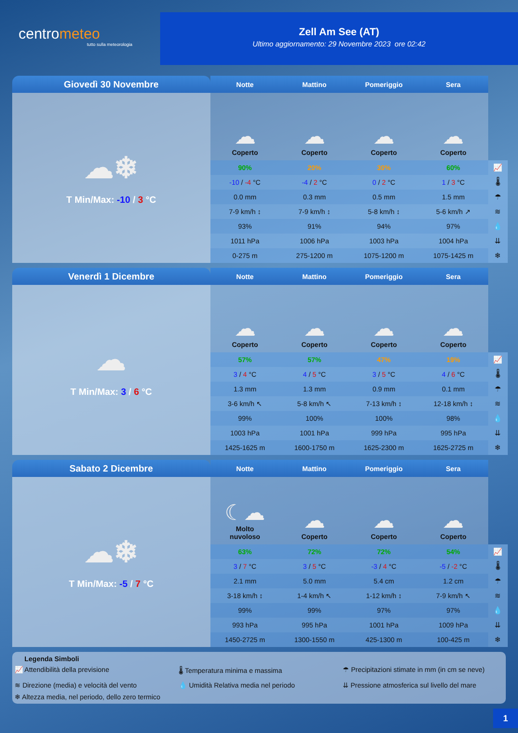centrometeo
tutto sulla meteorologia
Zell Am See (AT)
Ultimo aggiornamento: 29 Novembre 2023 ore 02:42
| Giovedì 30 Novembre | Notte | Mattino | Pomeriggio | Sera | |
| --- | --- | --- | --- | --- | --- |
| ☁❄ T Min/Max: -10 / 3 °C | ☁ Coperto | ☁ Coperto | ☁ Coperto | ☁ Coperto | |
| | 90% | 20% | 30% | 60% | 📈 |
| | -10 / -4 °C | -4 / 2 °C | 0 / 2 °C | 1 / 3 °C | 🌡 |
| | 0.0 mm | 0.3 mm | 0.5 mm | 1.5 mm | ☂ |
| | 7-9 km/h ↕ | 7-9 km/h ↕ | 5-8 km/h ↕ | 5-6 km/h ↗ | ≋ |
| | 93% | 91% | 94% | 97% | 💧 |
| | 1011 hPa | 1006 hPa | 1003 hPa | 1004 hPa | ⇊ |
| | 0-275 m | 275-1200 m | 1075-1200 m | 1075-1425 m | ❄ |
| Venerdì 1 Dicembre | Notte | Mattino | Pomeriggio | Sera | |
| --- | --- | --- | --- | --- | --- |
| ☁ T Min/Max: 3 / 6 °C | ☁ Coperto | ☁ Coperto | ☁ Coperto | ☁ Coperto | |
| | 57% | 57% | 47% | 19% | 📈 |
| | 3 / 4 °C | 4 / 5 °C | 3 / 5 °C | 4 / 6 °C | 🌡 |
| | 1.3 mm | 1.3 mm | 0.9 mm | 0.1 mm | ☂ |
| | 3-6 km/h ↖ | 5-8 km/h ↖ | 7-13 km/h ↕ | 12-18 km/h ↕ | ≋ |
| | 99% | 100% | 100% | 98% | 💧 |
| | 1003 hPa | 1001 hPa | 999 hPa | 995 hPa | ⇊ |
| | 1425-1625 m | 1600-1750 m | 1625-2300 m | 1625-2725 m | ❄ |
| Sabato 2 Dicembre | Notte | Mattino | Pomeriggio | Sera | |
| --- | --- | --- | --- | --- | --- |
| ☁❄ T Min/Max: -5 / 7 °C | ☾☁ Molto nuvoloso | ☁ Coperto | ☁ Coperto | ☁ Coperto | |
| | 63% | 72% | 72% | 54% | 📈 |
| | 3 / 7 °C | 3 / 5 °C | -3 / 4 °C | -5 / -2 °C | 🌡 |
| | 2.1 mm | 5.0 mm | 5.4 cm | 1.2 cm | ☂ |
| | 3-18 km/h ↕ | 1-4 km/h ↖ | 1-12 km/h ↕ | 7-9 km/h ↖ | ≋ |
| | 99% | 99% | 97% | 97% | 💧 |
| | 993 hPa | 995 hPa | 1001 hPa | 1009 hPa | ⇊ |
| | 1450-2725 m | 1300-1550 m | 425-1300 m | 100-425 m | ❄ |
Legenda Simboli
📈 Attendibilità della previsione
🌡 Temperatura minima e massima
☂ Precipitazioni stimate in mm (in cm se neve)
≋ Direzione (media) e velocità del vento
💧 Umidità Relativa media nel periodo
⇊ Pressione atmosferica sul livello del mare
❄ Altezza media, nel periodo, dello zero termico
1